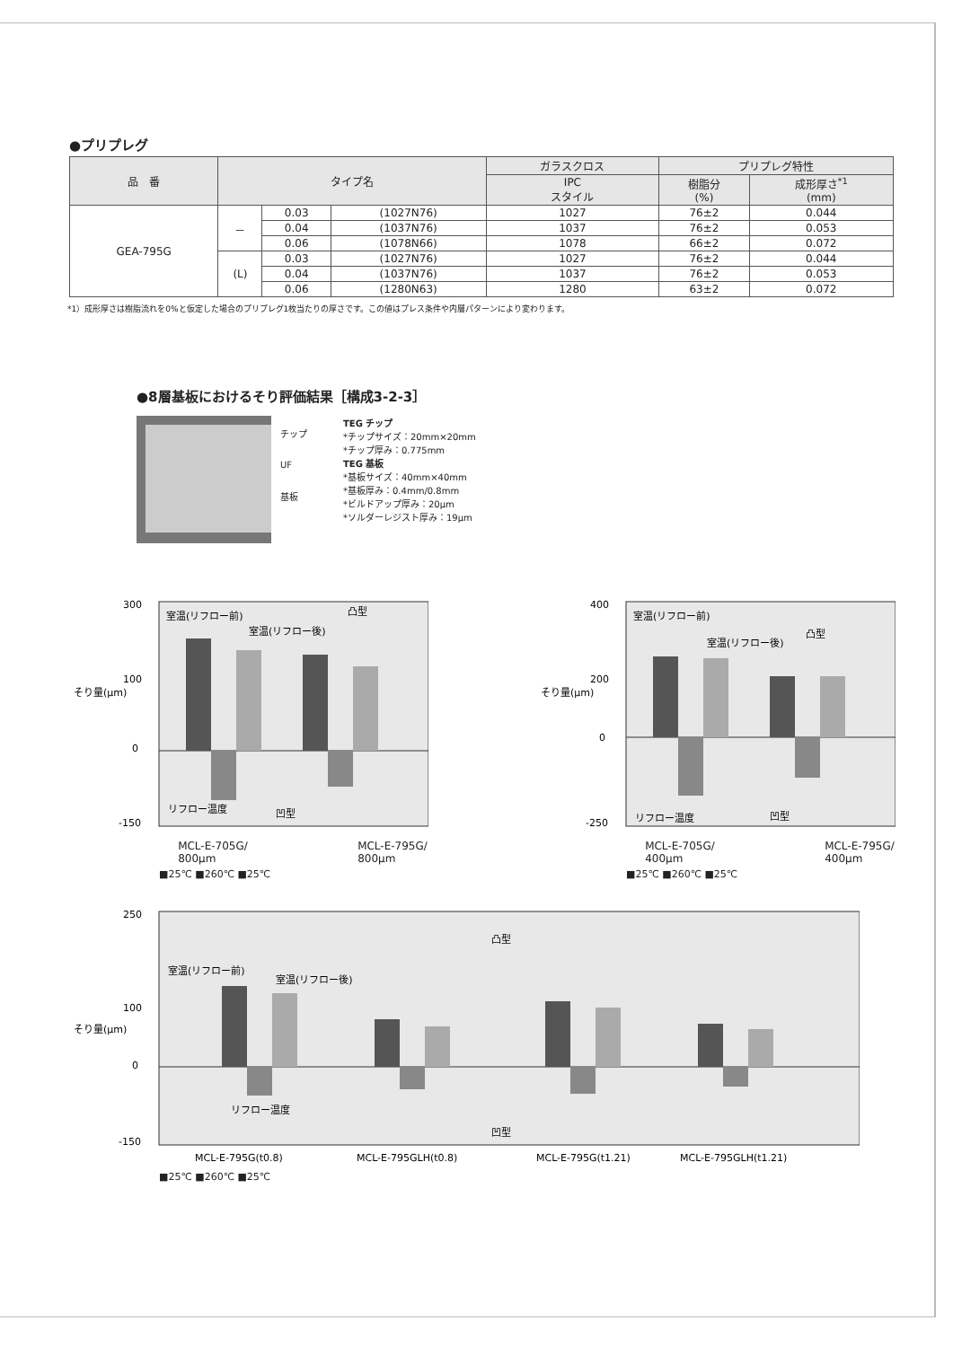●プリプレグ
| 品 番 | タイプ名 | | | ガラスクロス | プリプレグ特性 | |
| --- | --- | --- | --- | --- | --- | --- |
| | | | | IPC スタイル | 樹脂分 (%) | 成形厚さ<sup>*1</sup> (mm) |
| GEA-795G | － | 0.03 | (1027N76) | 1027 | 76±2 | 0.044 |
| | | 0.04 | (1037N76) | 1037 | 76±2 | 0.053 |
| | | 0.06 | (1078N66) | 1078 | 66±2 | 0.072 |
| | (L) | 0.03 | (1027N76) | 1027 | 76±2 | 0.044 |
| | | 0.04 | (1037N76) | 1037 | 76±2 | 0.053 |
| | | 0.06 | (1280N63) | 1280 | 63±2 | 0.072 |
*1）成形厚さは樹脂流れを0%と仮定した場合のプリプレグ1枚当たりの厚さです。この値はプレス条件や内層パターンにより変わります。
●8層基板におけるそり評価結果［構成3-2-3］
チップ
UF
基板
TEG チップ
*チップサイズ：20mm×20mm
*チップ厚み：0.775mm
TEG 基板
*基板サイズ：40mm×40mm
*基板厚み：0.4mm/0.8mm
*ビルドアップ厚み：20μm
*ソルダーレジスト厚み：19μm
そり量(μm)
300
100
0
-150
室温(リフロー前)
凸型
室温(リフロー後)
リフロー温度
凹型
MCL-E-705G/
800μm MCL-E-795G/
800μm
■25℃ ■260℃ ■25℃
そり量(μm)
400
200
0
-250
室温(リフロー前)
凸型
室温(リフロー後)
リフロー温度
凹型
MCL-E-705G/
400μm MCL-E-795G/
400μm
■25℃ ■260℃ ■25℃
そり量(μm)
250
100
0
-150
室温(リフロー前)
室温(リフロー後)
凸型
リフロー温度
凹型
MCL-E-795G(t0.8)
MCL-E-795GLH(t0.8)
MCL-E-795G(t1.21)
MCL-E-795GLH(t1.21)
■25℃ ■260℃ ■25℃